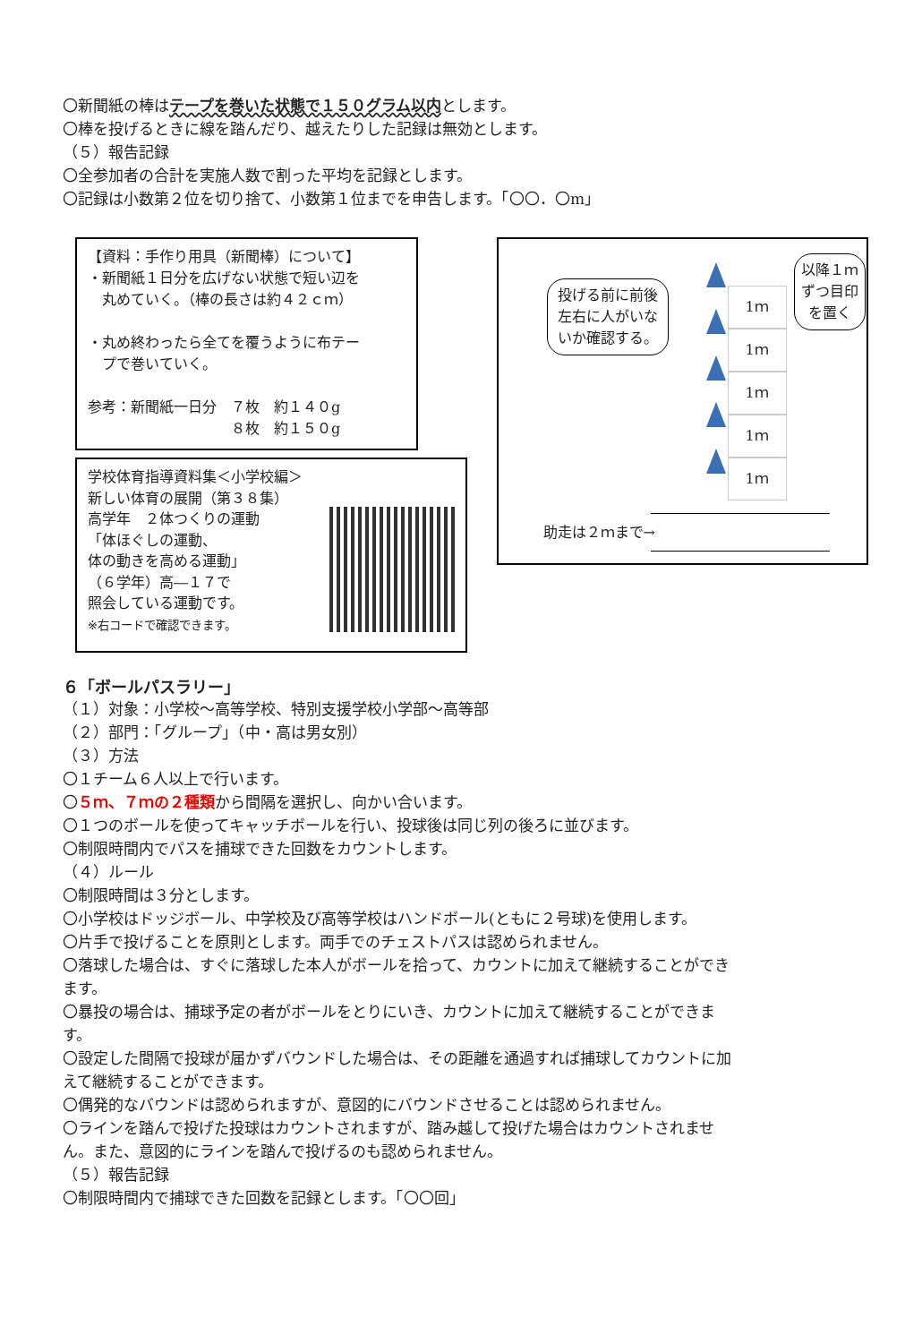〇新聞紙の棒はテープを巻いた状態で１５０グラム以内とします。
〇棒を投げるときに線を踏んだり、越えたりした記録は無効とします。
（５）報告記録
〇全参加者の合計を実施人数で割った平均を記録とします。
〇記録は小数第２位を切り捨て、小数第１位までを申告します。「〇〇．〇m」
【資料：手作り用具（新聞棒）について】
・新聞紙１日分を広げない状態で短い辺を
　丸めていく。（棒の長さは約４２ｃｍ）
・丸め終わったら全てを覆うように布テー
　プで巻いていく。
参考：新聞紙一日分　７枚　約１４０g
　　　　　　　　　　８枚　約１５０g
学校体育指導資料集＜小学校編＞
新しい体育の展開（第３８集）
高学年　２体つくりの運動
「体ほぐしの運動、
体の動きを高める運動」
（６学年）高―１７で
照会している運動です。
※右コードで確認できます。
投げる前に前後左右に人がいないか確認する。
以降１ｍずつ目印を置く
1ｍ
1ｍ
1ｍ
1ｍ
1ｍ
助走は２ｍまで→
６「ボールパスラリー」
（１）対象：小学校～高等学校、特別支援学校小学部～高等部
（２）部門：「グループ」（中・高は男女別）
（３）方法
〇１チーム６人以上で行います。
〇５ｍ、７ｍの２種類から間隔を選択し、向かい合います。
〇１つのボールを使ってキャッチボールを行い、投球後は同じ列の後ろに並びます。
〇制限時間内でパスを捕球できた回数をカウントします。
（４）ルール
〇制限時間は３分とします。
〇小学校はドッジボール、中学校及び高等学校はハンドボール(ともに２号球)を使用します。
〇片手で投げることを原則とします。両手でのチェストパスは認められません。
〇落球した場合は、すぐに落球した本人がボールを拾って、カウントに加えて継続することができます。
〇暴投の場合は、捕球予定の者がボールをとりにいき、カウントに加えて継続することができます。
〇設定した間隔で投球が届かずバウンドした場合は、その距離を通過すれば捕球してカウントに加えて継続することができます。
〇偶発的なバウンドは認められますが、意図的にバウンドさせることは認められません。
〇ラインを踏んで投げた投球はカウントされますが、踏み越して投げた場合はカウントされません。また、意図的にラインを踏んで投げるのも認められません。
（５）報告記録
〇制限時間内で捕球できた回数を記録とします。「〇〇回」